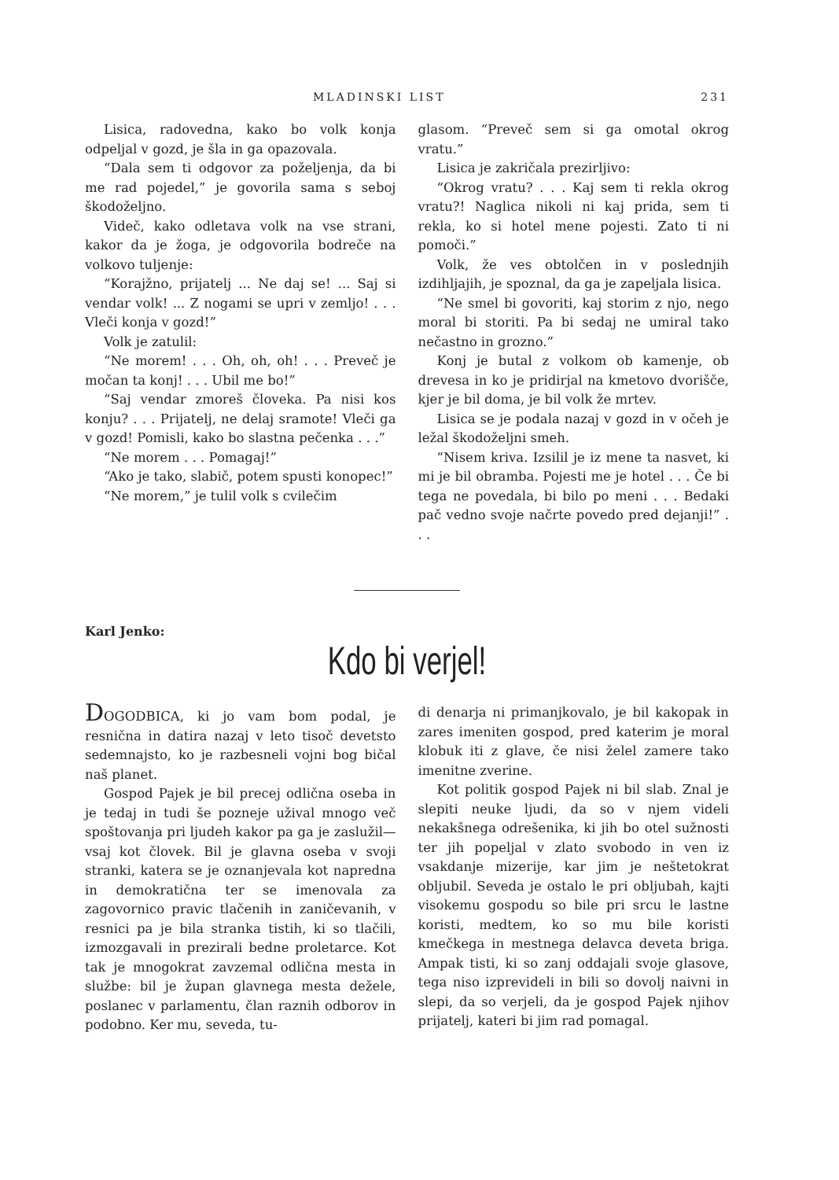MLADINSKI LIST 231
Lisica, radovedna, kako bo volk konja odpeljal v gozd, je šla in ga opazovala.
“Dala sem ti odgovor za poželjenja, da bi me rad pojedel,” je govorila sama s seboj škodoželjno.
Videč, kako odletava volk na vse strani, kakor da je žoga, je odgovorila bodreče na volkovo tuljenje:
“Korajžno, prijatelj ... Ne daj se! ... Saj si vendar volk! ... Z nogami se upri v zemljo! . . . Vleči konja v gozd!”
Volk je zatulil:
“Ne morem! . . . Oh, oh, oh! . . . Preveč je močan ta konj! . . . Ubil me bo!”
“Saj vendar zmoreš človeka. Pa nisi kos konju? . . . Prijatelj, ne delaj sramote! Vleči ga v gozd! Pomisli, kako bo slastna pečenka . . .”
“Ne morem . . . Pomagaj!”
“Ako je tako, slabič, potem spusti konopec!”
“Ne morem,” je tulil volk s cvilečim
glasom. “Preveč sem si ga omotal okrog vratu.”
Lisica je zakričala prezirljivo:
“Okrog vratu? . . . Kaj sem ti rekla okrog vratu?! Naglica nikoli ni kaj prida, sem ti rekla, ko si hotel mene pojesti. Zato ti ni pomoči.”
Volk, že ves obtolčen in v poslednjih izdihljajih, je spoznal, da ga je zapeljala lisica.
“Ne smel bi govoriti, kaj storim z njo, nego moral bi storiti. Pa bi sedaj ne umiral tako nečastno in grozno.”
Konj je butal z volkom ob kamenje, ob drevesa in ko je pridirjal na kmetovo dvorišče, kjer je bil doma, je bil volk že mrtev.
Lisica se je podala nazaj v gozd in v očeh je ležal škodoželjni smeh.
“Nisem kriva. Izsilil je iz mene ta nasvet, ki mi je bil obramba. Pojesti me je hotel . . . Če bi tega ne povedala, bi bilo po meni . . . Bedaki pač vedno svoje načrte povedo pred dejanji!” . . .
Karl Jenko:
Kdo bi verjel!
DOGODBICA, ki jo vam bom podal, je resnična in datira nazaj v leto tisoč devetsto sedemnajsto, ko je razbesneli vojni bog bičal naš planet.
Gospod Pajek je bil precej odlična oseba in je tedaj in tudi še pozneje užival mnogo več spoštovanja pri ljudeh kakor pa ga je zaslužil—vsaj kot človek. Bil je glavna oseba v svoji stranki, katera se je oznanjevala kot napredna in demokratična ter se imenovala za zagovornico pravic tlačenih in zaničevanih, v resnici pa je bila stranka tistih, ki so tlačili, izmozgavali in prezirali bedne proletarce. Kot tak je mnogokrat zavzemal odlična mesta in službe: bil je župan glavnega mesta dežele, poslanec v parlamentu, član raznih odborov in podobno. Ker mu, seveda, tu-
di denarja ni primanjkovalo, je bil kakopak in zares imeniten gospod, pred katerim je moral klobuk iti z glave, če nisi želel zamere tako imenitne zverine.
Kot politik gospod Pajek ni bil slab. Znal je slepiti neuke ljudi, da so v njem videli nekakšnega odrešenika, ki jih bo otel sužnosti ter jih popeljal v zlato svobodo in ven iz vsakdanje mizerije, kar jim je neštetokrat obljubil. Seveda je ostalo le pri obljubah, kajti visokemu gospodu so bile pri srcu le lastne koristi, medtem, ko so mu bile koristi kmečkega in mestnega delavca deveta briga. Ampak tisti, ki so zanj oddajali svoje glasove, tega niso izprevideli in bili so dovolj naivni in slepi, da so verjeli, da je gospod Pajek njihov prijatelj, kateri bi jim rad pomagal.